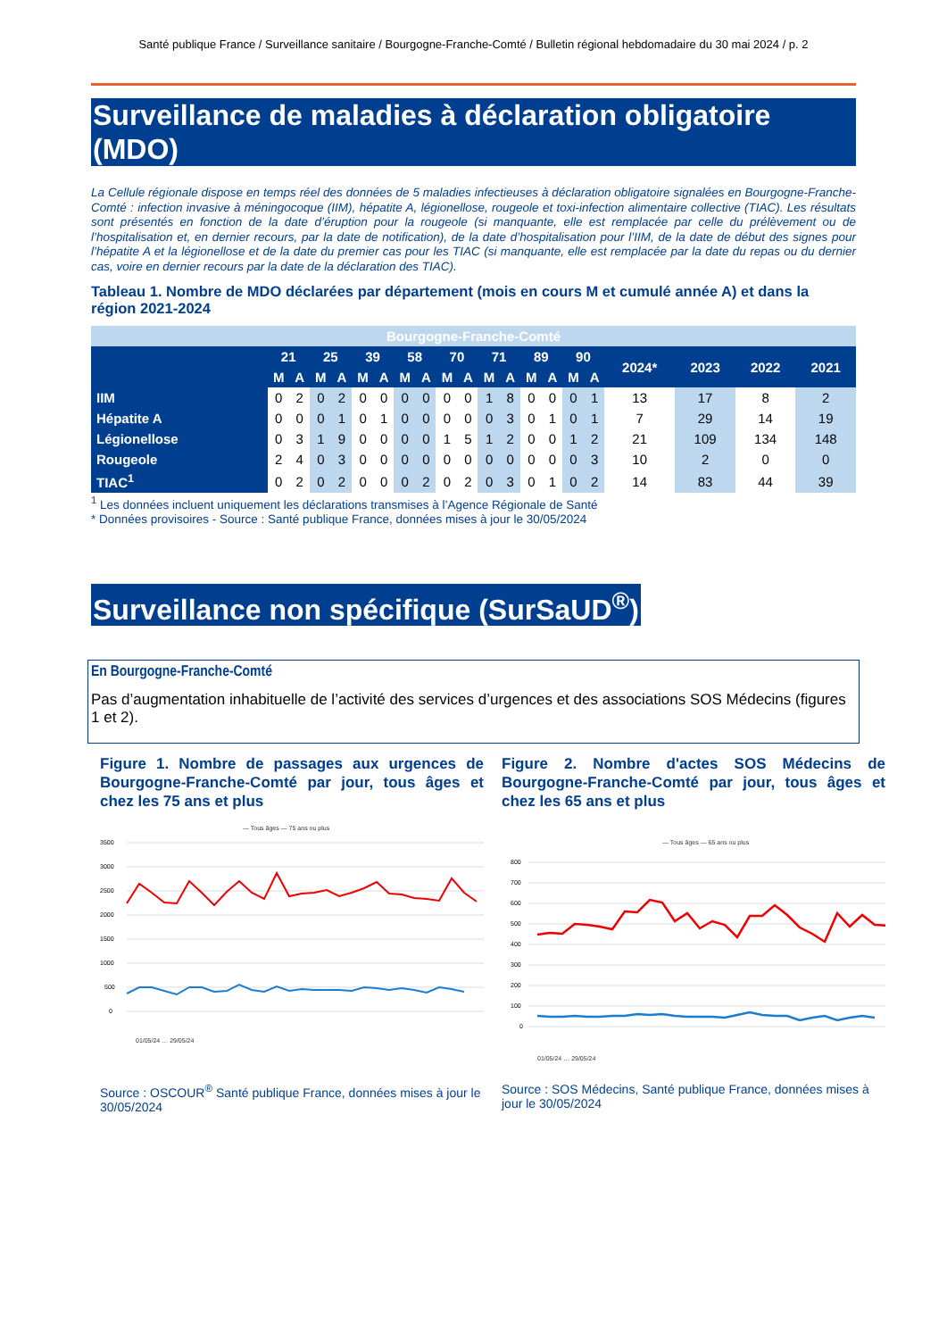Santé publique France / Surveillance sanitaire / Bourgogne-Franche-Comté / Bulletin régional hebdomadaire du 30 mai 2024 / p. 2
Surveillance de maladies à déclaration obligatoire (MDO)
La Cellule régionale dispose en temps réel des données de 5 maladies infectieuses à déclaration obligatoire signalées en Bourgogne-Franche-Comté : infection invasive à méningocoque (IIM), hépatite A, légionellose, rougeole et toxi-infection alimentaire collective (TIAC). Les résultats sont présentés en fonction de la date d’éruption pour la rougeole (si manquante, elle est remplacée par celle du prélèvement ou de l’hospitalisation et, en dernier recours, par la date de notification), de la date d’hospitalisation pour l’IIM, de la date de début des signes pour l’hépatite A et la légionellose et de la date du premier cas pour les TIAC (si manquante, elle est remplacée par la date du repas ou du dernier cas, voire en dernier recours par la date de la déclaration des TIAC).
Tableau 1. Nombre de MDO déclarées par département (mois en cours M et cumulé année A) et dans la région 2021-2024
| Bourgogne-Franche-Comté | | | | | | | | | | | | | | | | | | | | |
| | 21 | | 25 | | 39 | | 58 | | 70 | | 71 | | 89 | | 90 | | 2024* | 2023 | 2022 | 2021 |
| | M | A | M | A | M | A | M | A | M | A | M | A | M | A | M | A | | | | |
| IIM | 0 | 2 | 0 | 2 | 0 | 0 | 0 | 0 | 0 | 0 | 1 | 8 | 0 | 0 | 0 | 1 | 13 | 17 | 8 | 2 |
| Hépatite A | 0 | 0 | 0 | 1 | 0 | 1 | 0 | 0 | 0 | 0 | 0 | 3 | 0 | 1 | 0 | 1 | 7 | 29 | 14 | 19 |
| Légionellose | 0 | 3 | 1 | 9 | 0 | 0 | 0 | 0 | 1 | 5 | 1 | 2 | 0 | 0 | 1 | 2 | 21 | 109 | 134 | 148 |
| Rougeole | 2 | 4 | 0 | 3 | 0 | 0 | 0 | 0 | 0 | 0 | 0 | 0 | 0 | 0 | 0 | 3 | 10 | 2 | 0 | 0 |
| TIAC<sup>1</sup> | 0 | 2 | 0 | 2 | 0 | 0 | 0 | 2 | 0 | 2 | 0 | 3 | 0 | 1 | 0 | 2 | 14 | 83 | 44 | 39 |
<sup>1</sup> Les données incluent uniquement les déclarations transmises à l’Agence Régionale de Santé
* Données provisoires - Source : Santé publique France, données mises à jour le 30/05/2024
Surveillance non spécifique (SurSaUD<sup>®</sup>)
En Bourgogne-Franche-Comté
Pas d’augmentation inhabituelle de l’activité des services d’urgences et des associations SOS Médecins (figures 1 et 2).
Figure 1. Nombre de passages aux urgences de Bourgogne-Franche-Comté par jour, tous âges et chez les 75 ans et plus
— Tous âges — 75 ans ou plus
3500
3000
2500
2000
1500
1000
500
0
01/05/24 … 29/05/24
Source : OSCOUR<sup>®</sup> Santé publique France, données mises à jour le 30/05/2024
Figure 2. Nombre d'actes SOS Médecins de Bourgogne-Franche-Comté par jour, tous âges et chez les 65 ans et plus
— Tous âges — 65 ans ou plus
800
700
600
500
400
300
200
100
0
01/05/24 … 29/05/24
Source : SOS Médecins, Santé publique France, données mises à jour le 30/05/2024